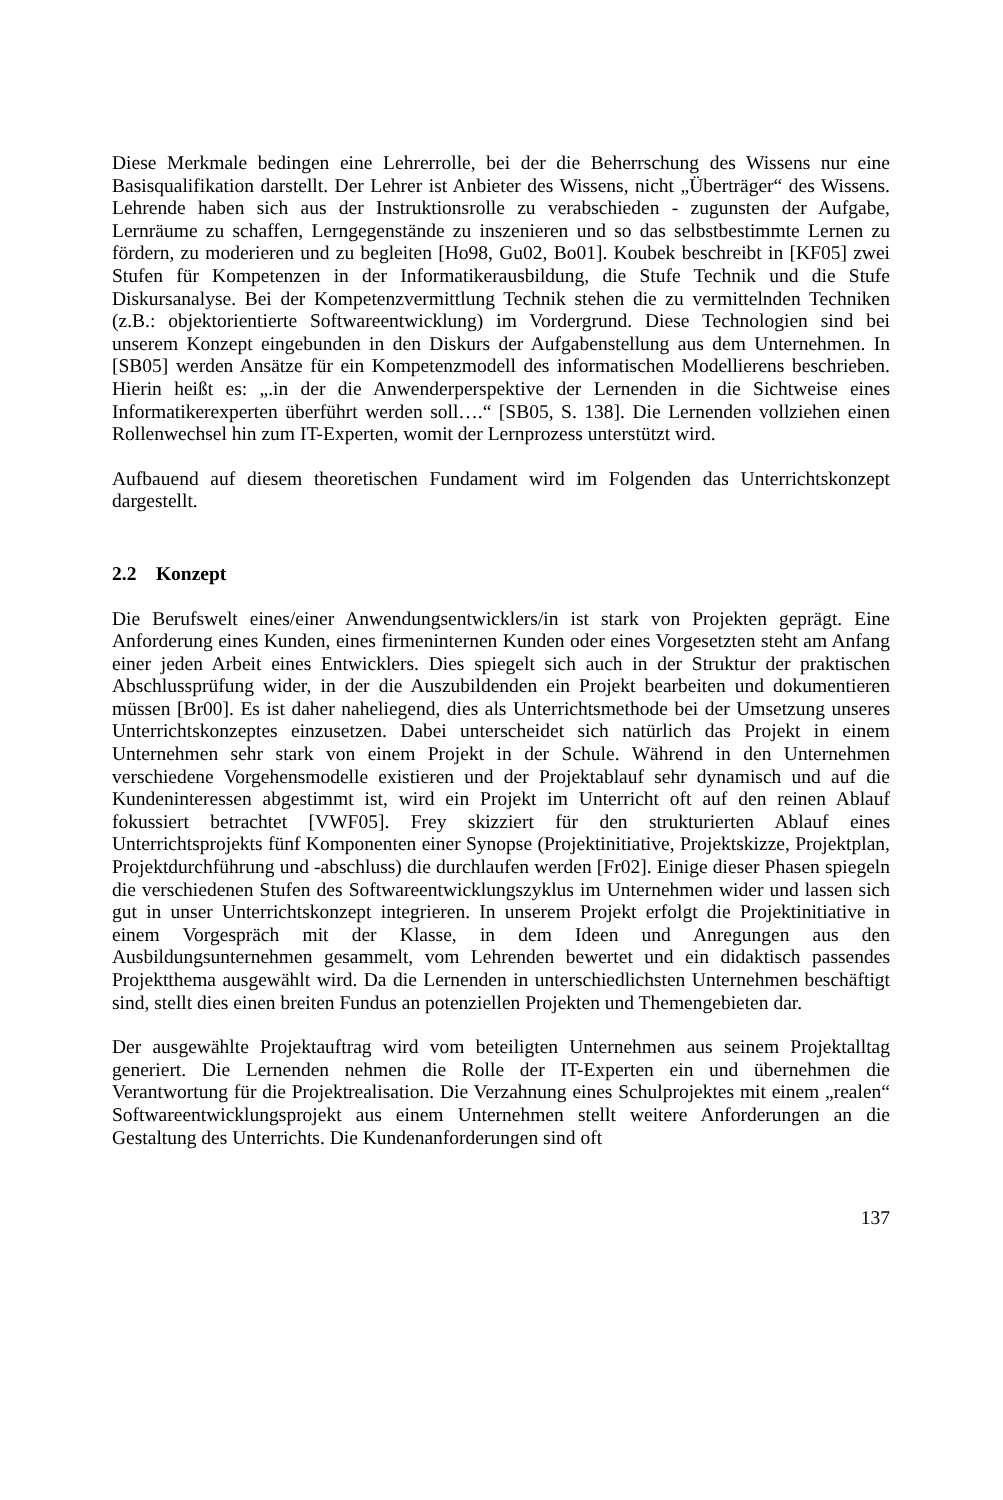Diese Merkmale bedingen eine Lehrerrolle, bei der die Beherrschung des Wissens nur eine Basisqualifikation darstellt. Der Lehrer ist Anbieter des Wissens, nicht „Überträger“ des Wissens. Lehrende haben sich aus der Instruktionsrolle zu verabschieden - zugunsten der Aufgabe, Lernräume zu schaffen, Lerngegenstände zu inszenieren und so das selbstbestimmte Lernen zu fördern, zu moderieren und zu begleiten [Ho98, Gu02, Bo01]. Koubek beschreibt in [KF05] zwei Stufen für Kompetenzen in der Informatikerausbildung, die Stufe Technik und die Stufe Diskursanalyse. Bei der Kompetenzvermittlung Technik stehen die zu vermittelnden Techniken (z.B.: objektorientierte Softwareentwicklung) im Vordergrund. Diese Technologien sind bei unserem Konzept eingebunden in den Diskurs der Aufgabenstellung aus dem Unternehmen. In [SB05] werden Ansätze für ein Kompetenzmodell des informatischen Modellierens beschrieben. Hierin heißt es: „.in der die Anwenderperspektive der Lernenden in die Sichtweise eines Informatikerexperten überführt werden soll….“ [SB05, S. 138]. Die Lernenden vollziehen einen Rollenwechsel hin zum IT-Experten, womit der Lernprozess unterstützt wird.
Aufbauend auf diesem theoretischen Fundament wird im Folgenden das Unterrichtskonzept dargestellt.
2.2 Konzept
Die Berufswelt eines/einer Anwendungsentwicklers/in ist stark von Projekten geprägt. Eine Anforderung eines Kunden, eines firmeninternen Kunden oder eines Vorgesetzten steht am Anfang einer jeden Arbeit eines Entwicklers. Dies spiegelt sich auch in der Struktur der praktischen Abschlussprüfung wider, in der die Auszubildenden ein Projekt bearbeiten und dokumentieren müssen [Br00]. Es ist daher naheliegend, dies als Unterrichtsmethode bei der Umsetzung unseres Unterrichtskonzeptes einzusetzen. Dabei unterscheidet sich natürlich das Projekt in einem Unternehmen sehr stark von einem Projekt in der Schule. Während in den Unternehmen verschiedene Vorgehensmodelle existieren und der Projektablauf sehr dynamisch und auf die Kundeninteressen abgestimmt ist, wird ein Projekt im Unterricht oft auf den reinen Ablauf fokussiert betrachtet [VWF05]. Frey skizziert für den strukturierten Ablauf eines Unterrichtsprojekts fünf Komponenten einer Synopse (Projektinitiative, Projektskizze, Projektplan, Projektdurchführung und -abschluss) die durchlaufen werden [Fr02]. Einige dieser Phasen spiegeln die verschiedenen Stufen des Softwareentwicklungszyklus im Unternehmen wider und lassen sich gut in unser Unterrichtskonzept integrieren. In unserem Projekt erfolgt die Projektinitiative in einem Vorgespräch mit der Klasse, in dem Ideen und Anregungen aus den Ausbildungsunternehmen gesammelt, vom Lehrenden bewertet und ein didaktisch passendes Projektthema ausgewählt wird. Da die Lernenden in unterschiedlichsten Unternehmen beschäftigt sind, stellt dies einen breiten Fundus an potenziellen Projekten und Themengebieten dar.
Der ausgewählte Projektauftrag wird vom beteiligten Unternehmen aus seinem Projektalltag generiert. Die Lernenden nehmen die Rolle der IT-Experten ein und übernehmen die Verantwortung für die Projektrealisation. Die Verzahnung eines Schulprojektes mit einem „realen“ Softwareentwicklungsprojekt aus einem Unternehmen stellt weitere Anforderungen an die Gestaltung des Unterrichts. Die Kundenanforderungen sind oft
137